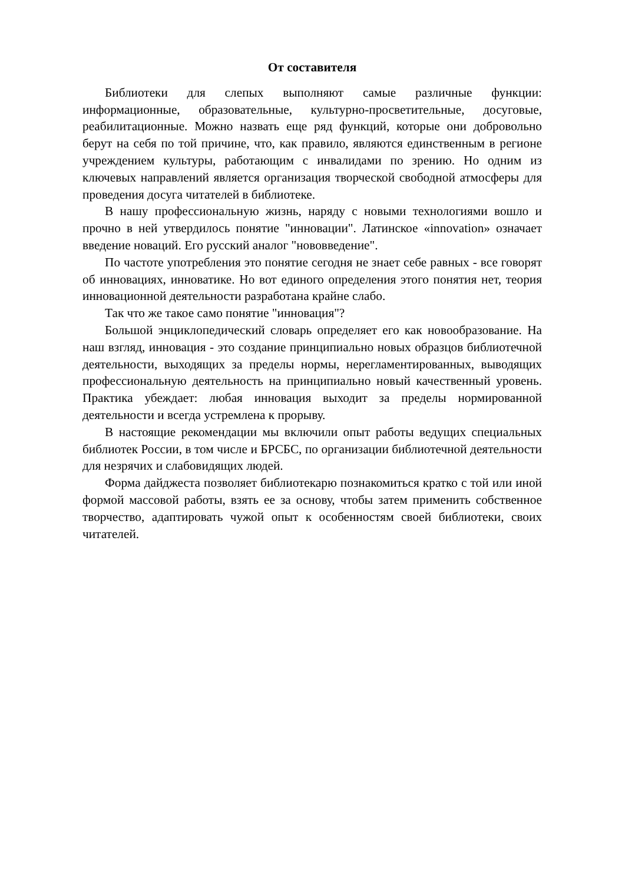От составителя
Библиотеки для слепых выполняют самые различные функции: информационные, образовательные, культурно-просветительные, досуговые, реабилитационные. Можно назвать еще ряд функций, которые они добровольно берут на себя по той причине, что, как правило, являются единственным в регионе учреждением культуры, работающим с инвалидами по зрению. Но одним из ключевых направлений является организация творческой свободной атмосферы для проведения досуга читателей в библиотеке.
В нашу профессиональную жизнь, наряду с новыми технологиями вошло и прочно в ней утвердилось понятие "инновации". Латинское «innovation» означает введение новаций. Его русский аналог "нововведение".
По частоте употребления это понятие сегодня не знает себе равных - все говорят об инновациях, инноватике. Но вот единого определения этого понятия нет, теория инновационной деятельности разработана крайне слабо.
Так что же такое само понятие "инновация"?
Большой энциклопедический словарь определяет его как новообразование. На наш взгляд, инновация - это создание принципиально новых образцов библиотечной деятельности, выходящих за пределы нормы, нерегламентированных, выводящих профессиональную деятельность на принципиально новый качественный уровень. Практика убеждает: любая инновация выходит за пределы нормированной деятельности и всегда устремлена к прорыву.
В настоящие рекомендации мы включили опыт работы ведущих специальных библиотек России, в том числе и БРСБС, по организации библиотечной деятельности для незрячих и слабовидящих людей.
Форма дайджеста позволяет библиотекарю познакомиться кратко с той или иной формой массовой работы, взять ее за основу, чтобы затем применить собственное творчество, адаптировать чужой опыт к особенностям своей библиотеки, своих читателей.